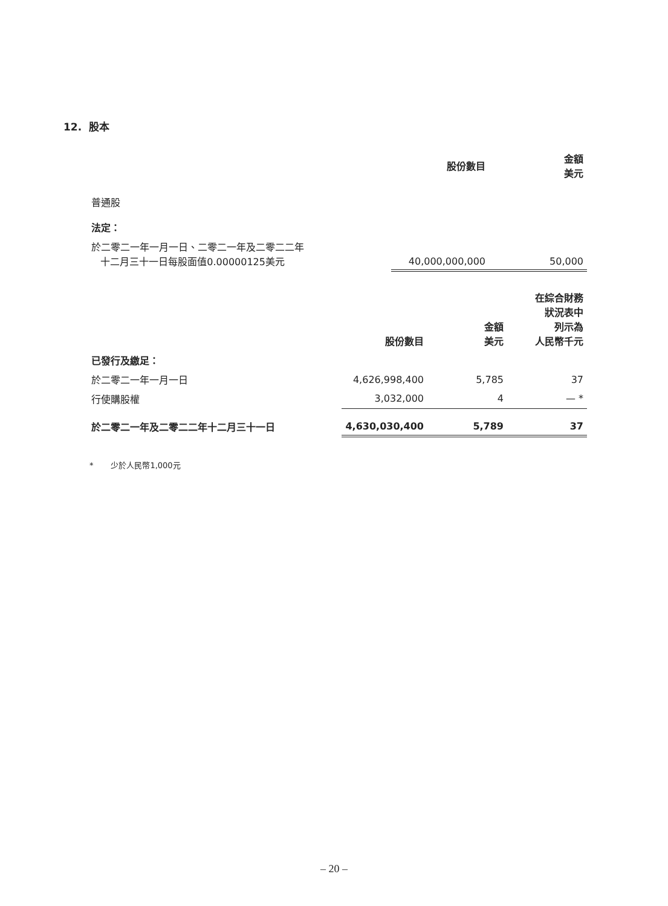12. 股本
| | 股份數目 | 金額 美元 |
| --- | --- | --- |
| 普通股 | | |
| 法定： | | |
| 於二零二一年一月一日、二零二一年及二零二二年 十二月三十一日每股面值0.00000125美元 | 40,000,000,000 | 50,000 |
| | 股份數目 | 金額 美元 | 在綜合財務 狀況表中 列示為 人民幣千元 |
| --- | --- | --- | --- |
| 已發行及繳足： | | | |
| 於二零二一年一月一日 | 4,626,998,400 | 5,785 | 37 |
| 行使購股權 | 3,032,000 | 4 | — * |
| 於二零二一年及二零二二年十二月三十一日 | 4,630,030,400 | 5,789 | 37 |
* 少於人民幣1,000元
– 20 –